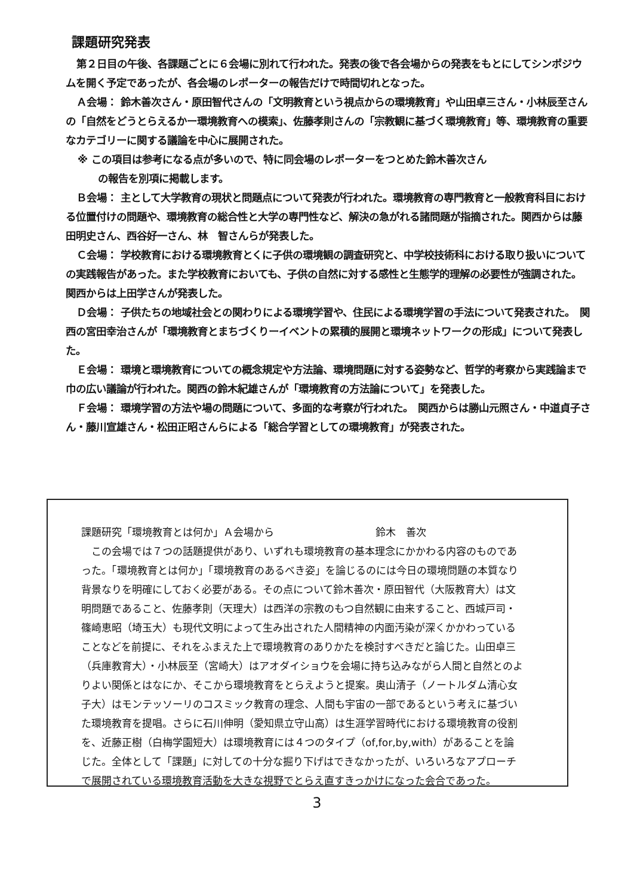課題研究発表
第２日目の午後、各課題ごとに６会場に別れて行われた。発表の後で各会場からの発表をもとにしてシンポジウムを開く予定であったが、各会場のレポーターの報告だけで時間切れとなった。
Ａ会場： 鈴木善次さん・原田智代さんの「文明教育という視点からの環境教育」や山田卓三さん・小林辰至さんの「自然をどうとらえるかー環境教育への模索」、佐藤孝則さんの「宗教観に基づく環境教育」等、環境教育の重要なカテゴリーに関する議論を中心に展開された。
※ この項目は参考になる点が多いので、特に同会場のレポーターをつとめた鈴木善次さん
　　の報告を別項に掲載します。
Ｂ会場： 主として大学教育の現状と問題点について発表が行われた。環境教育の専門教育と一般教育科目における位置付けの問題や、環境教育の総合性と大学の専門性など、解決の急がれる諸問題が指摘された。関西からは藤田明史さん、西谷好一さん、林　智さんらが発表した。
Ｃ会場： 学校教育における環境教育とくに子供の環境観の調査研究と、中学校技術科における取り扱いについての実践報告があった。また学校教育においても、子供の自然に対する感性と生態学的理解の必要性が強調された。関西からは上田学さんが発表した。
Ｄ会場： 子供たちの地域社会との関わりによる環境学習や、住民による環境学習の手法について発表された。　関西の宮田幸治さんが「環境教育とまちづくりーイベントの累積的展開と環境ネットワークの形成」について発表した。
Ｅ会場： 環境と環境教育についての概念規定や方法論、環境問題に対する姿勢など、哲学的考察から実践論まで巾の広い議論が行われた。関西の鈴木紀雄さんが「環境教育の方法論について」を発表した。
Ｆ会場： 環境学習の方法や場の問題について、多面的な考察が行われた。　関西からは勝山元照さん・中道貞子さん・藤川宣雄さん・松田正昭さんらによる「総合学習としての環境教育」が発表された。
課題研究「環境教育とは何か」Ａ会場から　　　　　　　　　　鈴木　善次
この会場では７つの話題提供があり、いずれも環境教育の基本理念にかかわる内容のものであった。「環境教育とは何か」「環境教育のあるべき姿」を論じるのには今日の環境問題の本質なり背景なりを明確にしておく必要がある。その点について鈴木善次・原田智代（大阪教育大）は文明問題であること、佐藤孝則（天理大）は西洋の宗教のもつ自然観に由来すること、西城戸司・篠崎恵昭（埼玉大）も現代文明によって生み出された人間精神の内面汚染が深くかかわっていることなどを前提に、それをふまえた上で環境教育のありかたを検討すべきだと論じた。山田卓三（兵庫教育大）・小林辰至（宮崎大）はアオダイショウを会場に持ち込みながら人間と自然とのよりよい関係とはなにか、そこから環境教育をとらえようと提案。奥山清子（ノートルダム清心女子大）はモンテッソーリのコスミック教育の理念、人間も宇宙の一部であるという考えに基づいた環境教育を提唱。さらに石川伸明（愛知県立守山高）は生涯学習時代における環境教育の役割を、近藤正樹（白梅学園短大）は環境教育には４つのタイプ（of,for,by,with）があることを論じた。全体として「課題」に対しての十分な掘り下げはできなかったが、いろいろなアプローチで展開されている環境教育活動を大きな視野でとらえ直すきっかけになった会合であった。
3